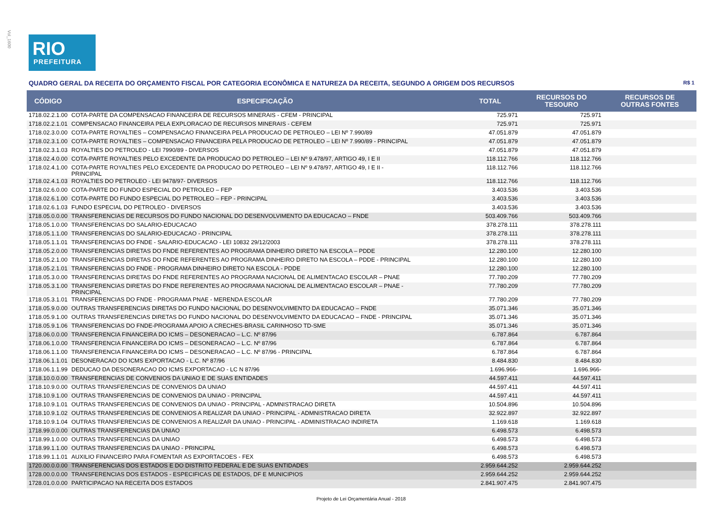Vol_1600
RIO
PREFEITURA
QUADRO GERAL DA RECEITA DO ORÇAMENTO FISCAL POR CATEGORIA ECONÔMICA E NATUREZA DA RECEITA, SEGUNDO A ORIGEM DOS RECURSOS R$ 1
| CÓDIGO | ESPECIFICAÇÃO | TOTAL | RECURSOS DO TESOURO | RECURSOS DE OUTRAS FONTES |
| --- | --- | --- | --- | --- |
| 1718.02.2.1.00 | COTA-PARTE DA COMPENSACAO FINANCEIRA DE RECURSOS MINERAIS - CFEM - PRINCIPAL | 725.971 | 725.971 | |
| 1718.02.2.1.01 | COMPENSACAO FINANCEIRA PELA EXPLORACAO DE RECURSOS MINERAIS - CEFEM | 725.971 | 725.971 | |
| 1718.02.3.0.00 | COTA-PARTE ROYALTIES – COMPENSACAO FINANCEIRA PELA PRODUCAO DE PETROLEO – LEI Nº 7.990/89 | 47.051.879 | 47.051.879 | |
| 1718.02.3.1.00 | COTA-PARTE ROYALTIES – COMPENSACAO FINANCEIRA PELA PRODUCAO DE PETROLEO – LEI Nº 7.990/89 - PRINCIPAL | 47.051.879 | 47.051.879 | |
| 1718.02.3.1.03 | ROYALTIES DO PETROLEO - LEI 7990/89 - DIVERSOS | 47.051.879 | 47.051.879 | |
| 1718.02.4.0.00 | COTA-PARTE ROYALTIES PELO EXCEDENTE DA PRODUCAO DO PETROLEO – LEI Nº 9.478/97, ARTIGO 49, I E II | 118.112.766 | 118.112.766 | |
| 1718.02.4.1.00 | COTA-PARTE ROYALTIES PELO EXCEDENTE DA PRODUCAO DO PETROLEO – LEI Nº 9.478/97, ARTIGO 49, I E II - PRINCIPAL | 118.112.766 | 118.112.766 | |
| 1718.02.4.1.03 | ROYALTIES DO PETROLEO - LEI 9478/97- DIVERSOS | 118.112.766 | 118.112.766 | |
| 1718.02.6.0.00 | COTA-PARTE DO FUNDO ESPECIAL DO PETROLEO – FEP | 3.403.536 | 3.403.536 | |
| 1718.02.6.1.00 | COTA-PARTE DO FUNDO ESPECIAL DO PETROLEO – FEP - PRINCIPAL | 3.403.536 | 3.403.536 | |
| 1718.02.6.1.03 | FUNDO ESPECIAL DO PETROLEO - DIVERSOS | 3.403.536 | 3.403.536 | |
| 1718.05.0.0.00 | TRANSFERENCIAS DE RECURSOS DO FUNDO NACIONAL DO DESENVOLVIMENTO DA EDUCACAO – FNDE | 503.409.766 | 503.409.766 | |
| 1718.05.1.0.00 | TRANSFERENCIAS DO SALARIO-EDUCACAO | 378.278.111 | 378.278.111 | |
| 1718.05.1.1.00 | TRANSFERENCIAS DO SALARIO-EDUCACAO - PRINCIPAL | 378.278.111 | 378.278.111 | |
| 1718.05.1.1.01 | TRANSFERENCIAS DO FNDE - SALARIO-EDUCACAO - LEI 10832 29/12/2003 | 378.278.111 | 378.278.111 | |
| 1718.05.2.0.00 | TRANSFERENCIAS DIRETAS DO FNDE REFERENTES AO PROGRAMA DINHEIRO DIRETO NA ESCOLA – PDDE | 12.280.100 | 12.280.100 | |
| 1718.05.2.1.00 | TRANSFERENCIAS DIRETAS DO FNDE REFERENTES AO PROGRAMA DINHEIRO DIRETO NA ESCOLA – PDDE - PRINCIPAL | 12.280.100 | 12.280.100 | |
| 1718.05.2.1.01 | TRANSFERENCIAS DO FNDE - PROGRAMA DINHEIRO DIRETO NA ESCOLA - PDDE | 12.280.100 | 12.280.100 | |
| 1718.05.3.0.00 | TRANSFERENCIAS DIRETAS DO FNDE REFERENTES AO PROGRAMA NACIONAL DE ALIMENTACAO ESCOLAR – PNAE | 77.780.209 | 77.780.209 | |
| 1718.05.3.1.00 | TRANSFERENCIAS DIRETAS DO FNDE REFERENTES AO PROGRAMA NACIONAL DE ALIMENTACAO ESCOLAR – PNAE - PRINCIPAL | 77.780.209 | 77.780.209 | |
| 1718.05.3.1.01 | TRANSFERENCIAS DO FNDE - PROGRAMA PNAE - MERENDA ESCOLAR | 77.780.209 | 77.780.209 | |
| 1718.05.9.0.00 | OUTRAS TRANSFERENCIAS DIRETAS DO FUNDO NACIONAL DO DESENVOLVIMENTO DA EDUCACAO – FNDE | 35.071.346 | 35.071.346 | |
| 1718.05.9.1.00 | OUTRAS TRANSFERENCIAS DIRETAS DO FUNDO NACIONAL DO DESENVOLVIMENTO DA EDUCACAO – FNDE - PRINCIPAL | 35.071.346 | 35.071.346 | |
| 1718.05.9.1.06 | TRANSFERENCIAS DO FNDE-PROGRAMA APOIO A CRECHES-BRASIL CARINHOSO TD-SME | 35.071.346 | 35.071.346 | |
| 1718.06.0.0.00 | TRANSFERENCIA FINANCEIRA DO ICMS – DESONERACAO – L.C. Nº 87/96 | 6.787.864 | 6.787.864 | |
| 1718.06.1.0.00 | TRANSFERENCIA FINANCEIRA DO ICMS – DESONERACAO – L.C. Nº 87/96 | 6.787.864 | 6.787.864 | |
| 1718.06.1.1.00 | TRANSFERENCIA FINANCEIRA DO ICMS – DESONERACAO – L.C. Nº 87/96 - PRINCIPAL | 6.787.864 | 6.787.864 | |
| 1718.06.1.1.01 | DESONERACAO DO ICMS EXPORTACAO - L.C. Nº 87/96 | 8.484.830 | 8.484.830 | |
| 1718.06.1.1.99 | DEDUCAO DA DESONERACAO DO ICMS EXPORTACAO - LC N 87/96 | 1.696.966- | 1.696.966- | |
| 1718.10.0.0.00 | TRANSFERENCIAS DE CONVENIOS DA UNIAO E DE SUAS ENTIDADES | 44.597.411 | 44.597.411 | |
| 1718.10.9.0.00 | OUTRAS TRANSFERENCIAS DE CONVENIOS DA UNIAO | 44.597.411 | 44.597.411 | |
| 1718.10.9.1.00 | OUTRAS TRANSFERENCIAS DE CONVENIOS DA UNIAO - PRINCIPAL | 44.597.411 | 44.597.411 | |
| 1718.10.9.1.01 | OUTRAS TRANSFERENCIAS DE CONVENIOS DA UNIAO - PRINCIPAL - ADMNISTRACAO DIRETA | 10.504.896 | 10.504.896 | |
| 1718.10.9.1.02 | OUTRAS TRANSFERENCIAS DE CONVENIOS A REALIZAR DA UNIAO - PRINCIPAL - ADMNISTRACAO DIRETA | 32.922.897 | 32.922.897 | |
| 1718.10.9.1.04 | OUTRAS TRANSFERENCIAS DE CONVENIOS A REALIZAR DA UNIAO - PRINCIPAL - ADMINISTRACAO INDIRETA | 1.169.618 | 1.169.618 | |
| 1718.99.0.0.00 | OUTRAS TRANSFERENCIAS DA UNIAO | 6.498.573 | 6.498.573 | |
| 1718.99.1.0.00 | OUTRAS TRANSFERENCIAS DA UNIAO | 6.498.573 | 6.498.573 | |
| 1718.99.1.1.00 | OUTRAS TRANSFERENCIAS DA UNIAO - PRINCIPAL | 6.498.573 | 6.498.573 | |
| 1718.99.1.1.01 | AUXILIO FINANCEIRO PARA FOMENTAR AS EXPORTACOES - FEX | 6.498.573 | 6.498.573 | |
| 1720.00.0.0.00 | TRANSFERENCIAS DOS ESTADOS E DO DISTRITO FEDERAL E DE SUAS ENTIDADES | 2.959.644.252 | 2.959.644.252 | |
| 1728.00.0.0.00 | TRANSFERENCIAS DOS ESTADOS - ESPECIFICAS DE ESTADOS, DF E MUNICIPIOS | 2.959.644.252 | 2.959.644.252 | |
| 1728.01.0.0.00 | PARTICIPACAO NA RECEITA DOS ESTADOS | 2.841.907.475 | 2.841.907.475 | |
Projeto de Lei Orçamentária Anual - 2018